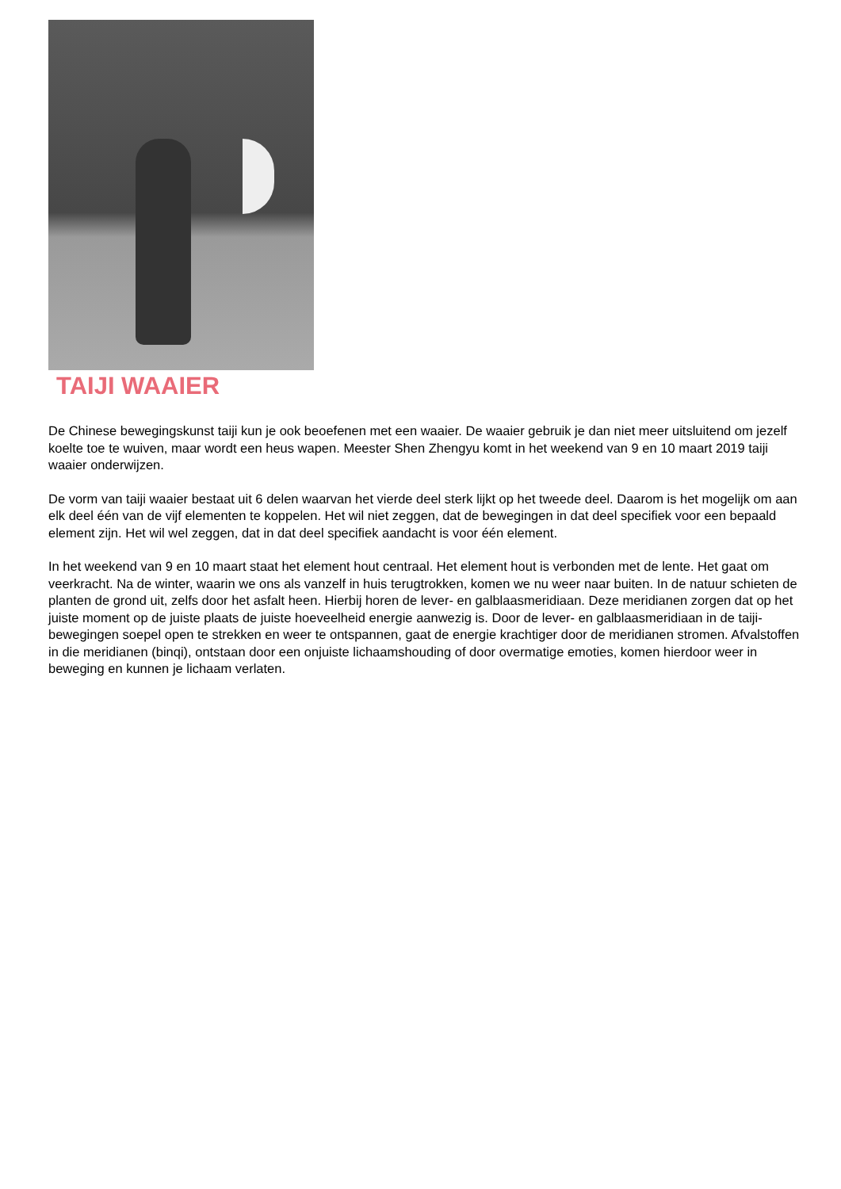TAIJI WAAIER
De Chinese bewegingskunst taiji kun je ook beoefenen met een waaier. De waaier gebruik je dan niet meer uitsluitend om jezelf koelte toe te wuiven, maar wordt een heus wapen. Meester Shen Zhengyu komt in het weekend van 9 en 10 maart 2019 taiji waaier onderwijzen.
De vorm van taiji waaier bestaat uit 6 delen waarvan het vierde deel sterk lijkt op het tweede deel. Daarom is het mogelijk om aan elk deel één van de vijf elementen te koppelen. Het wil niet zeggen, dat de bewegingen in dat deel specifiek voor een bepaald element zijn. Het wil wel zeggen, dat in dat deel specifiek aandacht is voor één element.
In het weekend van 9 en 10 maart staat het element hout centraal. Het element hout is verbonden met de lente. Het gaat om veerkracht. Na de winter, waarin we ons als vanzelf in huis terugtrokken, komen we nu weer naar buiten. In de natuur schieten de planten de grond uit, zelfs door het asfalt heen. Hierbij horen de lever- en galblaasmeridiaan. Deze meridianen zorgen dat op het juiste moment op de juiste plaats de juiste hoeveelheid energie aanwezig is. Door de lever- en galblaasmeridiaan in de taiji-bewegingen soepel open te strekken en weer te ontspannen, gaat de energie krachtiger door de meridianen stromen. Afvalstoffen in die meridianen (binqi), ontstaan door een onjuiste lichaamshouding of door overmatige emoties, komen hierdoor weer in beweging en kunnen je lichaam verlaten.